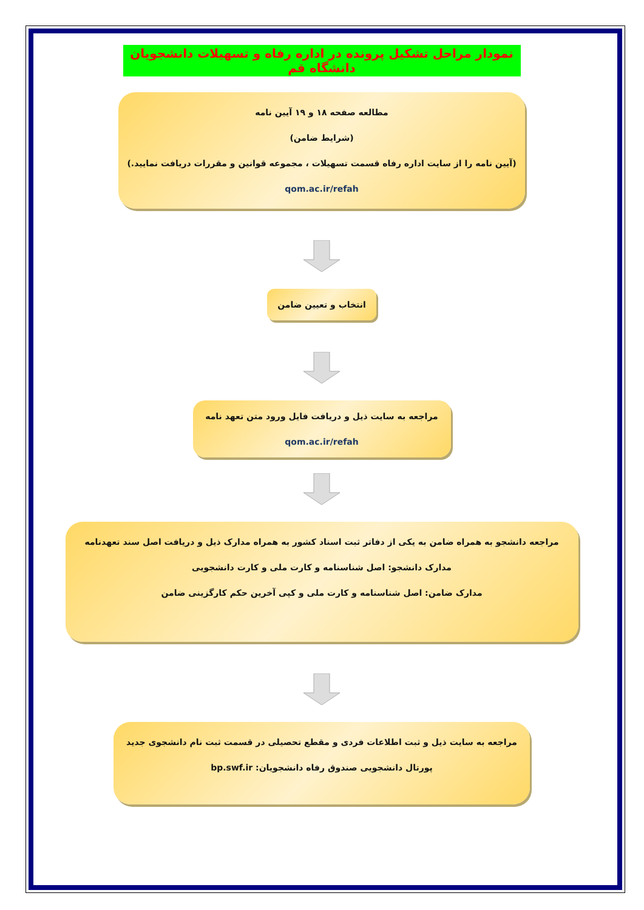نمودار مراحل تشکیل پرونده در اداره رفاه و تسهیلات دانشجویان دانشگاه قم
مطالعه صفحه ۱۸ و ۱۹ آیین نامه
(شرایط ضامن)
(آیین نامه را از سایت اداره رفاه قسمت تسهیلات ، مجموعه قوانین و مقررات دریافت نمایید.)
qom.ac.ir/refah
انتخاب و تعیین ضامن
مراجعه به سایت ذیل و دریافت فایل ورود متن تعهد نامه
qom.ac.ir/refah
مراجعه دانشجو به همراه ضامن به یکی از دفاتر ثبت اسناد کشور به همراه مدارک ذیل و دریافت اصل سند تعهدنامه
مدارک دانشجو: اصل شناسنامه و کارت ملی و کارت دانشجویی
مدارک ضامن: اصل شناسنامه و کارت ملی و کپی آخرین حکم کارگزینی ضامن
مراجعه به سایت ذیل و ثبت اطلاعات فردی و مقطع تحصیلی در قسمت ثبت نام دانشجوی جدید
پورتال دانشجویی صندوق رفاه دانشجویان: bp.swf.ir